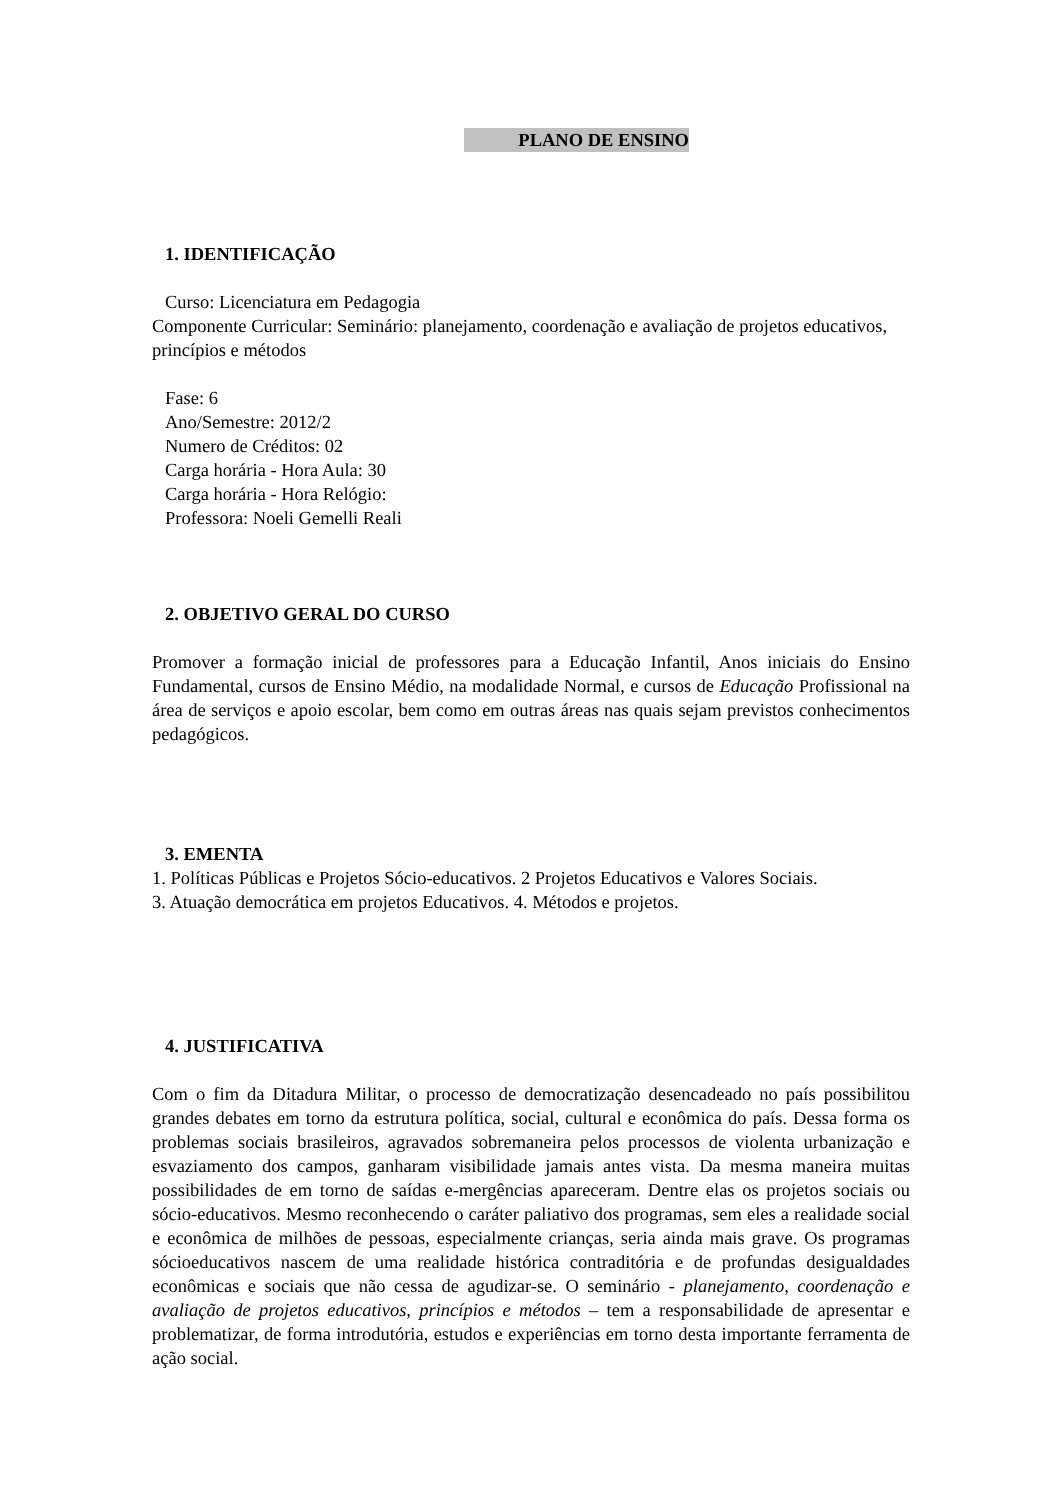PLANO DE ENSINO
1. IDENTIFICAÇÃO
Curso: Licenciatura em Pedagogia
Componente Curricular: Seminário: planejamento, coordenação e avaliação de projetos educativos, princípios e métodos
Fase: 6
Ano/Semestre: 2012/2
Numero de Créditos: 02
Carga horária - Hora Aula: 30
Carga horária - Hora Relógio:
Professora: Noeli Gemelli Reali
2. OBJETIVO GERAL DO CURSO
Promover a formação inicial de professores para a Educação Infantil, Anos iniciais do Ensino Fundamental, cursos de Ensino Médio, na modalidade Normal, e cursos de Educação Profissional na área de serviços e apoio escolar, bem como em outras áreas nas quais sejam previstos conhecimentos pedagógicos.
3. EMENTA
1. Políticas Públicas e Projetos Sócio-educativos. 2 Projetos Educativos e Valores Sociais.
3. Atuação democrática em projetos Educativos. 4. Métodos e projetos.
4. JUSTIFICATIVA
Com o fim da Ditadura Militar, o processo de democratização desencadeado no país possibilitou grandes debates em torno da estrutura política, social, cultural e econômica do país. Dessa forma os problemas sociais brasileiros, agravados sobremaneira pelos processos de violenta urbanização e esvaziamento dos campos, ganharam visibilidade jamais antes vista. Da mesma maneira muitas possibilidades de em torno de saídas e-mergências apareceram. Dentre elas os projetos sociais ou sócio-educativos. Mesmo reconhecendo o caráter paliativo dos programas, sem eles a realidade social e econômica de milhões de pessoas, especialmente crianças, seria ainda mais grave. Os programas sócioeducativos nascem de uma realidade histórica contraditória e de profundas desigualdades econômicas e sociais que não cessa de agudizar-se. O seminário - planejamento, coordenação e avaliação de projetos educativos, princípios e métodos – tem a responsabilidade de apresentar e problematizar, de forma introdutória, estudos e experiências em torno desta importante ferramenta de ação social.